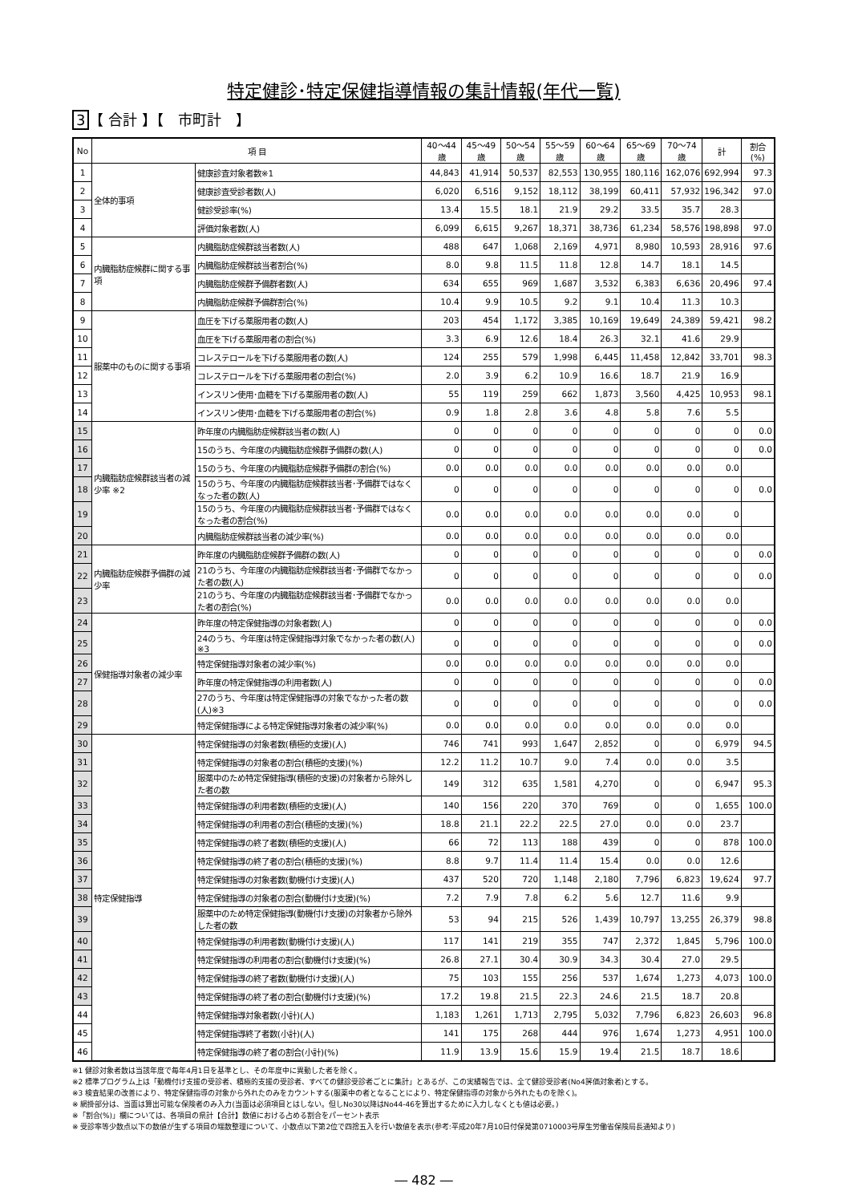特定健診･特定保健指導情報の集計情報(年代一覧)
3 【 合計 】【　市町計　】
| No | 項 目 | | 40～44歳 | 45～49歳 | 50～54歳 | 55～59歳 | 60～64歳 | 65～69歳 | 70～74歳 | 計 | 割合(%) |
| --- | --- | --- | --- | --- | --- | --- | --- | --- | --- | --- | --- |
| 1 | 全体的事項 | 健康診査対象者数※1 | 44,843 | 41,914 | 50,537 | 82,553 | 130,955 | 180,116 | 162,076 | 692,994 | 97.3 |
| 2 | | 健康診査受診者数(人) | 6,020 | 6,516 | 9,152 | 18,112 | 38,199 | 60,411 | 57,932 | 196,342 | 97.0 |
| 3 | | 健診受診率(%) | 13.4 | 15.5 | 18.1 | 21.9 | 29.2 | 33.5 | 35.7 | 28.3 | |
| 4 | | 評価対象者数(人) | 6,099 | 6,615 | 9,267 | 18,371 | 38,736 | 61,234 | 58,576 | 198,898 | 97.0 |
| 5 | 内臓脂肪症候群に関する事項 | 内臓脂肪症候群該当者数(人) | 488 | 647 | 1,068 | 2,169 | 4,971 | 8,980 | 10,593 | 28,916 | 97.6 |
| 6 | | 内臓脂肪症候群該当者割合(%) | 8.0 | 9.8 | 11.5 | 11.8 | 12.8 | 14.7 | 18.1 | 14.5 | |
| 7 | | 内臓脂肪症候群予備群者数(人) | 634 | 655 | 969 | 1,687 | 3,532 | 6,383 | 6,636 | 20,496 | 97.4 |
| 8 | | 内臓脂肪症候群予備群割合(%) | 10.4 | 9.9 | 10.5 | 9.2 | 9.1 | 10.4 | 11.3 | 10.3 | |
| 9 | 服薬中のものに関する事項 | 血圧を下げる薬服用者の数(人) | 203 | 454 | 1,172 | 3,385 | 10,169 | 19,649 | 24,389 | 59,421 | 98.2 |
| 10 | | 血圧を下げる薬服用者の割合(%) | 3.3 | 6.9 | 12.6 | 18.4 | 26.3 | 32.1 | 41.6 | 29.9 | |
| 11 | | コレステロールを下げる薬服用者の数(人) | 124 | 255 | 579 | 1,998 | 6,445 | 11,458 | 12,842 | 33,701 | 98.3 |
| 12 | | コレステロールを下げる薬服用者の割合(%) | 2.0 | 3.9 | 6.2 | 10.9 | 16.6 | 18.7 | 21.9 | 16.9 | |
| 13 | | インスリン使用･血糖を下げる薬服用者の数(人) | 55 | 119 | 259 | 662 | 1,873 | 3,560 | 4,425 | 10,953 | 98.1 |
| 14 | | インスリン使用･血糖を下げる薬服用者の割合(%) | 0.9 | 1.8 | 2.8 | 3.6 | 4.8 | 5.8 | 7.6 | 5.5 | |
| 15 | 内臓脂肪症候群該当者の減少率 ※2 | 昨年度の内臓脂肪症候群該当者の数(人) | 0 | 0 | 0 | 0 | 0 | 0 | 0 | 0 | 0.0 |
| 16 | | 15のうち、今年度の内臓脂肪症候群予備群の数(人) | 0 | 0 | 0 | 0 | 0 | 0 | 0 | 0 | 0.0 |
| 17 | | 15のうち、今年度の内臓脂肪症候群予備群の割合(%) | 0.0 | 0.0 | 0.0 | 0.0 | 0.0 | 0.0 | 0.0 | 0.0 | |
| 18 | | 15のうち、今年度の内臓脂肪症候群該当者･予備群ではなくなった者の数(人) | 0 | 0 | 0 | 0 | 0 | 0 | 0 | 0 | 0.0 |
| 19 | | 15のうち、今年度の内臓脂肪症候群該当者･予備群ではなくなった者の割合(%) | 0.0 | 0.0 | 0.0 | 0.0 | 0.0 | 0.0 | 0.0 | 0 | |
| 20 | | 内臓脂肪症候群該当者の減少率(%) | 0.0 | 0.0 | 0.0 | 0.0 | 0.0 | 0.0 | 0.0 | 0.0 | |
| 21 | 内臓脂肪症候群予備群の減少率 | 昨年度の内臓脂肪症候群予備群の数(人) | 0 | 0 | 0 | 0 | 0 | 0 | 0 | 0 | 0.0 |
| 22 | | 21のうち、今年度の内臓脂肪症候群該当者･予備群でなかった者の数(人) | 0 | 0 | 0 | 0 | 0 | 0 | 0 | 0 | 0.0 |
| 23 | | 21のうち、今年度の内臓脂肪症候群該当者･予備群でなかった者の割合(%) | 0.0 | 0.0 | 0.0 | 0.0 | 0.0 | 0.0 | 0.0 | 0.0 | |
| 24 | 保健指導対象者の減少率 | 昨年度の特定保健指導の対象者数(人) | 0 | 0 | 0 | 0 | 0 | 0 | 0 | 0 | 0.0 |
| 25 | | 24のうち、今年度は特定保健指導対象でなかった者の数(人) ※3 | 0 | 0 | 0 | 0 | 0 | 0 | 0 | 0 | 0.0 |
| 26 | | 特定保健指導対象者の減少率(%) | 0.0 | 0.0 | 0.0 | 0.0 | 0.0 | 0.0 | 0.0 | 0.0 | |
| 27 | | 昨年度の特定保健指導の利用者数(人) | 0 | 0 | 0 | 0 | 0 | 0 | 0 | 0 | 0.0 |
| 28 | | 27のうち、今年度は特定保健指導の対象でなかった者の数(人)※3 | 0 | 0 | 0 | 0 | 0 | 0 | 0 | 0 | 0.0 |
| 29 | | 特定保健指導による特定保健指導対象者の減少率(%) | 0.0 | 0.0 | 0.0 | 0.0 | 0.0 | 0.0 | 0.0 | 0.0 | |
| 30 | 特定保健指導 | 特定保健指導の対象者数(積極的支援)(人) | 746 | 741 | 993 | 1,647 | 2,852 | 0 | 0 | 6,979 | 94.5 |
| 31 | | 特定保健指導の対象者の割合(積極的支援)(%) | 12.2 | 11.2 | 10.7 | 9.0 | 7.4 | 0.0 | 0.0 | 3.5 | |
| 32 | | 服薬中のため特定保健指導(積極的支援)の対象者から除外した者の数 | 149 | 312 | 635 | 1,581 | 4,270 | 0 | 0 | 6,947 | 95.3 |
| 33 | | 特定保健指導の利用者数(積極的支援)(人) | 140 | 156 | 220 | 370 | 769 | 0 | 0 | 1,655 | 100.0 |
| 34 | | 特定保健指導の利用者の割合(積極的支援)(%) | 18.8 | 21.1 | 22.2 | 22.5 | 27.0 | 0.0 | 0.0 | 23.7 | |
| 35 | | 特定保健指導の終了者数(積極的支援)(人) | 66 | 72 | 113 | 188 | 439 | 0 | 0 | 878 | 100.0 |
| 36 | | 特定保健指導の終了者の割合(積極的支援)(%) | 8.8 | 9.7 | 11.4 | 11.4 | 15.4 | 0.0 | 0.0 | 12.6 | |
| 37 | | 特定保健指導の対象者数(動機付け支援)(人) | 437 | 520 | 720 | 1,148 | 2,180 | 7,796 | 6,823 | 19,624 | 97.7 |
| 38 | | 特定保健指導の対象者の割合(動機付け支援)(%) | 7.2 | 7.9 | 7.8 | 6.2 | 5.6 | 12.7 | 11.6 | 9.9 | |
| 39 | | 服薬中のため特定保健指導(動機付け支援)の対象者から除外した者の数 | 53 | 94 | 215 | 526 | 1,439 | 10,797 | 13,255 | 26,379 | 98.8 |
| 40 | | 特定保健指導の利用者数(動機付け支援)(人) | 117 | 141 | 219 | 355 | 747 | 2,372 | 1,845 | 5,796 | 100.0 |
| 41 | | 特定保健指導の利用者の割合(動機付け支援)(%) | 26.8 | 27.1 | 30.4 | 30.9 | 34.3 | 30.4 | 27.0 | 29.5 | |
| 42 | | 特定保健指導の終了者数(動機付け支援)(人) | 75 | 103 | 155 | 256 | 537 | 1,674 | 1,273 | 4,073 | 100.0 |
| 43 | | 特定保健指導の終了者の割合(動機付け支援)(%) | 17.2 | 19.8 | 21.5 | 22.3 | 24.6 | 21.5 | 18.7 | 20.8 | |
| 44 | | 特定保健指導対象者数(小計)(人) | 1,183 | 1,261 | 1,713 | 2,795 | 5,032 | 7,796 | 6,823 | 26,603 | 96.8 |
| 45 | | 特定保健指導終了者数(小計)(人) | 141 | 175 | 268 | 444 | 976 | 1,674 | 1,273 | 4,951 | 100.0 |
| 46 | | 特定保健指導の終了者の割合(小計)(%) | 11.9 | 13.9 | 15.6 | 15.9 | 19.4 | 21.5 | 18.7 | 18.6 | |
※1 健診対象者数は当該年度で毎年4月1日を基準とし、その年度中に異動した者を除く。
※2 標準プログラム上は「動機付け支援の受診者、積極的支援の受診者、すべての健診受診者ごとに集計」とあるが、この実績報告では、全て健診受診者(No4評価対象者)とする。
※3 検査結果の改善により、特定保健指導の対象から外れたのみをカウントする(服薬中の者となることにより、特定保健指導の対象から外れたものを除く)。
※ 網掛部分は、当面は算出可能な保険者のみ入力(当面は必須項目とはしない。但しNo30以降はNo44-46を算出するために入力しなくとも値は必要。)
※「割合(%)」欄については、各項目の県計【合計】数値における占める割合をパーセント表示
※ 受診率等少数点以下の数値が生ずる項目の端数整理について、小数点以下第2位で四捨五入を行い数値を表示(参考:平成20年7月10日付保発第0710003号厚生労働省保険局長通知より)
― 482 ―